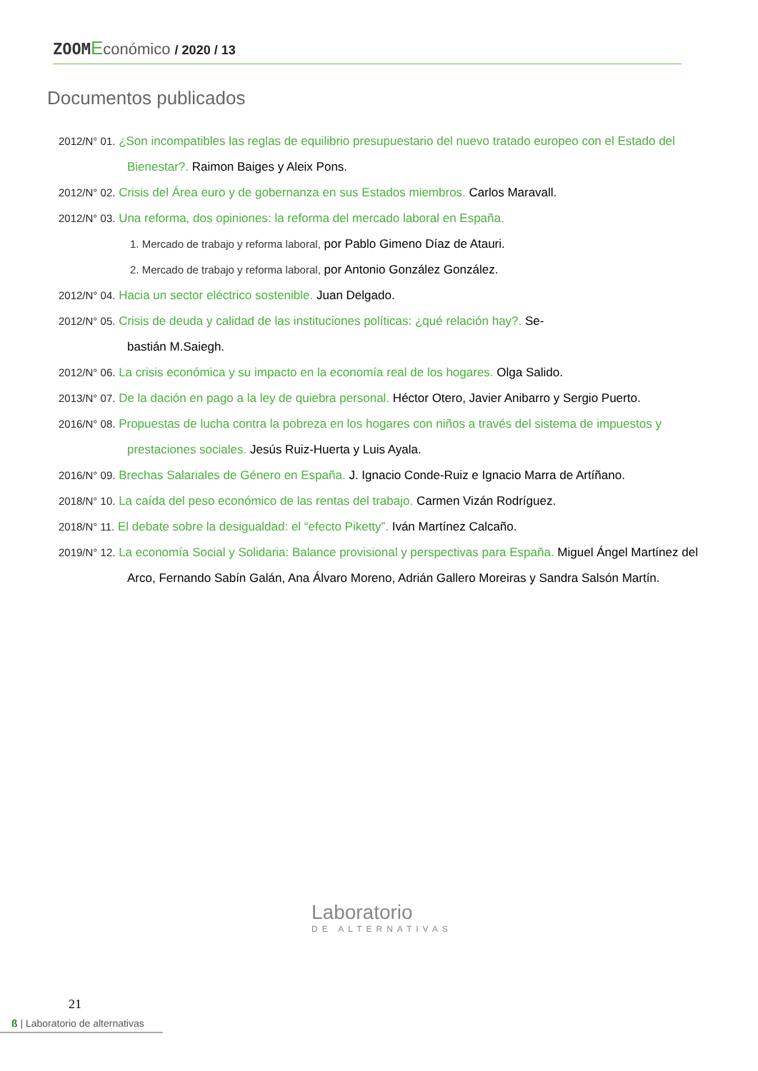ZOOM Económico / 2020 / 13
Documentos publicados
2012/N° 01. ¿Son incompatibles las reglas de equilibrio presupuestario del nuevo tratado europeo con el Estado del Bienestar?. Raimon Baiges y Aleix Pons.
2012/N° 02. Crisis del Área euro y de gobernanza en sus Estados miembros. Carlos Maravall.
2012/N° 03. Una reforma, dos opiniones: la reforma del mercado laboral en España.
1. Mercado de trabajo y reforma laboral, por Pablo Gimeno Díaz de Atauri.
2. Mercado de trabajo y reforma laboral, por Antonio González González.
2012/N° 04. Hacia un sector eléctrico sostenible. Juan Delgado.
2012/N° 05. Crisis de deuda y calidad de las instituciones políticas: ¿qué relación hay?. Se-
bastián M.Saiegh.
2012/N° 06. La crisis económica y su impacto en la economía real de los hogares. Olga Salido.
2013/N° 07. De la dación en pago a la ley de quiebra personal. Héctor Otero, Javier Anibarro y Sergio Puerto.
2016/N° 08. Propuestas de lucha contra la pobreza en los hogares con niños a través del sistema de impuestos y prestaciones sociales. Jesús Ruiz-Huerta y Luis Ayala.
2016/N° 09. Brechas Salariales de Género en España. J. Ignacio Conde-Ruiz e Ignacio Marra de Artíñano.
2018/N° 10. La caída del peso económico de las rentas del trabajo. Carmen Vizán Rodríguez.
2018/N° 11. El debate sobre la desigualdad: el “efecto Piketty”. Iván Martínez Calcaño.
2019/N° 12. La economía Social y Solidaria: Balance provisional y perspectivas para España. Miguel Ángel Martínez del Arco, Fernando Sabín Galán, Ana Álvaro Moreno, Adrián Gallero Moreiras y Sandra Salsón Martín.
Laboratorio
DE ALTERNATIVAS
21
ß | Laboratorio de alternativas